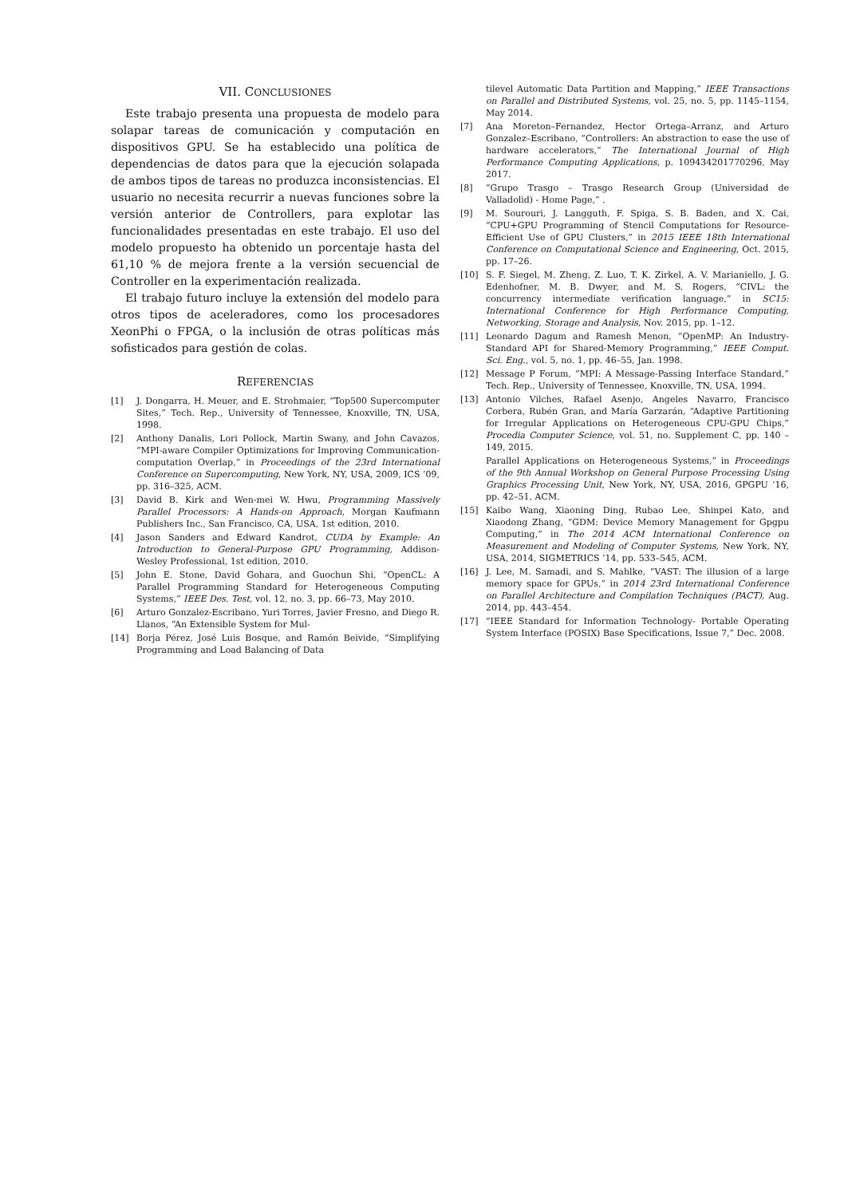VII. CONCLUSIONES
Este trabajo presenta una propuesta de modelo para solapar tareas de comunicación y computación en dispositivos GPU. Se ha establecido una política de dependencias de datos para que la ejecución solapada de ambos tipos de tareas no produzca inconsistencias. El usuario no necesita recurrir a nuevas funciones sobre la versión anterior de Controllers, para explotar las funcionalidades presentadas en este trabajo. El uso del modelo propuesto ha obtenido un porcentaje hasta del 61,10 % de mejora frente a la versión secuencial de Controller en la experimentación realizada.
El trabajo futuro incluye la extensión del modelo para otros tipos de aceleradores, como los procesadores XeonPhi o FPGA, o la inclusión de otras políticas más sofisticados para gestión de colas.
REFERENCIAS
[1] J. Dongarra, H. Meuer, and E. Strohmaier, “Top500 Supercomputer Sites,” Tech. Rep., University of Tennessee, Knoxville, TN, USA, 1998.
[2] Anthony Danalis, Lori Pollock, Martin Swany, and John Cavazos, “MPI-aware Compiler Optimizations for Improving Communication-computation Overlap,” in Proceedings of the 23rd International Conference on Supercomputing, New York, NY, USA, 2009, ICS ’09, pp. 316–325, ACM.
[3] David B. Kirk and Wen-mei W. Hwu, Programming Massively Parallel Processors: A Hands-on Approach, Morgan Kaufmann Publishers Inc., San Francisco, CA, USA, 1st edition, 2010.
[4] Jason Sanders and Edward Kandrot, CUDA by Example: An Introduction to General-Purpose GPU Programming, Addison-Wesley Professional, 1st edition, 2010.
[5] John E. Stone, David Gohara, and Guochun Shi, “OpenCL: A Parallel Programming Standard for Heterogeneous Computing Systems,” IEEE Des. Test, vol. 12, no. 3, pp. 66–73, May 2010.
[6] Arturo Gonzalez-Escribano, Yuri Torres, Javier Fresno, and Diego R. Llanos, “An Extensible System for Mul-
[14] Borja Pérez, José Luis Bosque, and Ramón Beivide, “Simplifying Programming and Load Balancing of Data
tilevel Automatic Data Partition and Mapping,” IEEE Transactions on Parallel and Distributed Systems, vol. 25, no. 5, pp. 1145–1154, May 2014.
[7] Ana Moreton–Fernandez, Hector Ortega–Arranz, and Arturo Gonzalez–Escribano, “Controllers: An abstraction to ease the use of hardware accelerators,” The International Journal of High Performance Computing Applications, p. 109434201770296, May 2017.
[8] “Grupo Trasgo – Trasgo Research Group (Universidad de Valladolid) - Home Page,” .
[9] M. Sourouri, J. Langguth, F. Spiga, S. B. Baden, and X. Cai, “CPU+GPU Programming of Stencil Computations for Resource-Efficient Use of GPU Clusters,” in 2015 IEEE 18th International Conference on Computational Science and Engineering, Oct. 2015, pp. 17–26.
[10] S. F. Siegel, M. Zheng, Z. Luo, T. K. Zirkel, A. V. Marianiello, J. G. Edenhofner, M. B. Dwyer, and M. S. Rogers, “CIVL: the concurrency intermediate verification language,” in SC15: International Conference for High Performance Computing, Networking, Storage and Analysis, Nov. 2015, pp. 1–12.
[11] Leonardo Dagum and Ramesh Menon, “OpenMP: An Industry-Standard API for Shared-Memory Programming,” IEEE Comput. Sci. Eng., vol. 5, no. 1, pp. 46–55, Jan. 1998.
[12] Message P Forum, “MPI: A Message-Passing Interface Standard,” Tech. Rep., University of Tennessee, Knoxville, TN, USA, 1994.
[13] Antonio Vilches, Rafael Asenjo, Angeles Navarro, Francisco Corbera, Rubén Gran, and María Garzarán, “Adaptive Partitioning for Irregular Applications on Heterogeneous CPU-GPU Chips,” Procedia Computer Science, vol. 51, no. Supplement C, pp. 140 – 149, 2015.
Parallel Applications on Heterogeneous Systems,” in Proceedings of the 9th Annual Workshop on General Purpose Processing Using Graphics Processing Unit, New York, NY, USA, 2016, GPGPU ’16, pp. 42–51, ACM.
[15] Kaibo Wang, Xiaoning Ding, Rubao Lee, Shinpei Kato, and Xiaodong Zhang, “GDM: Device Memory Management for Gpgpu Computing,” in The 2014 ACM International Conference on Measurement and Modeling of Computer Systems, New York, NY, USA, 2014, SIGMETRICS ’14, pp. 533–545, ACM.
[16] J. Lee, M. Samadi, and S. Mahlke, “VAST: The illusion of a large memory space for GPUs,” in 2014 23rd International Conference on Parallel Architecture and Compilation Techniques (PACT), Aug. 2014, pp. 443–454.
[17] “IEEE Standard for Information Technology- Portable Operating System Interface (POSIX) Base Specifications, Issue 7,” Dec. 2008.